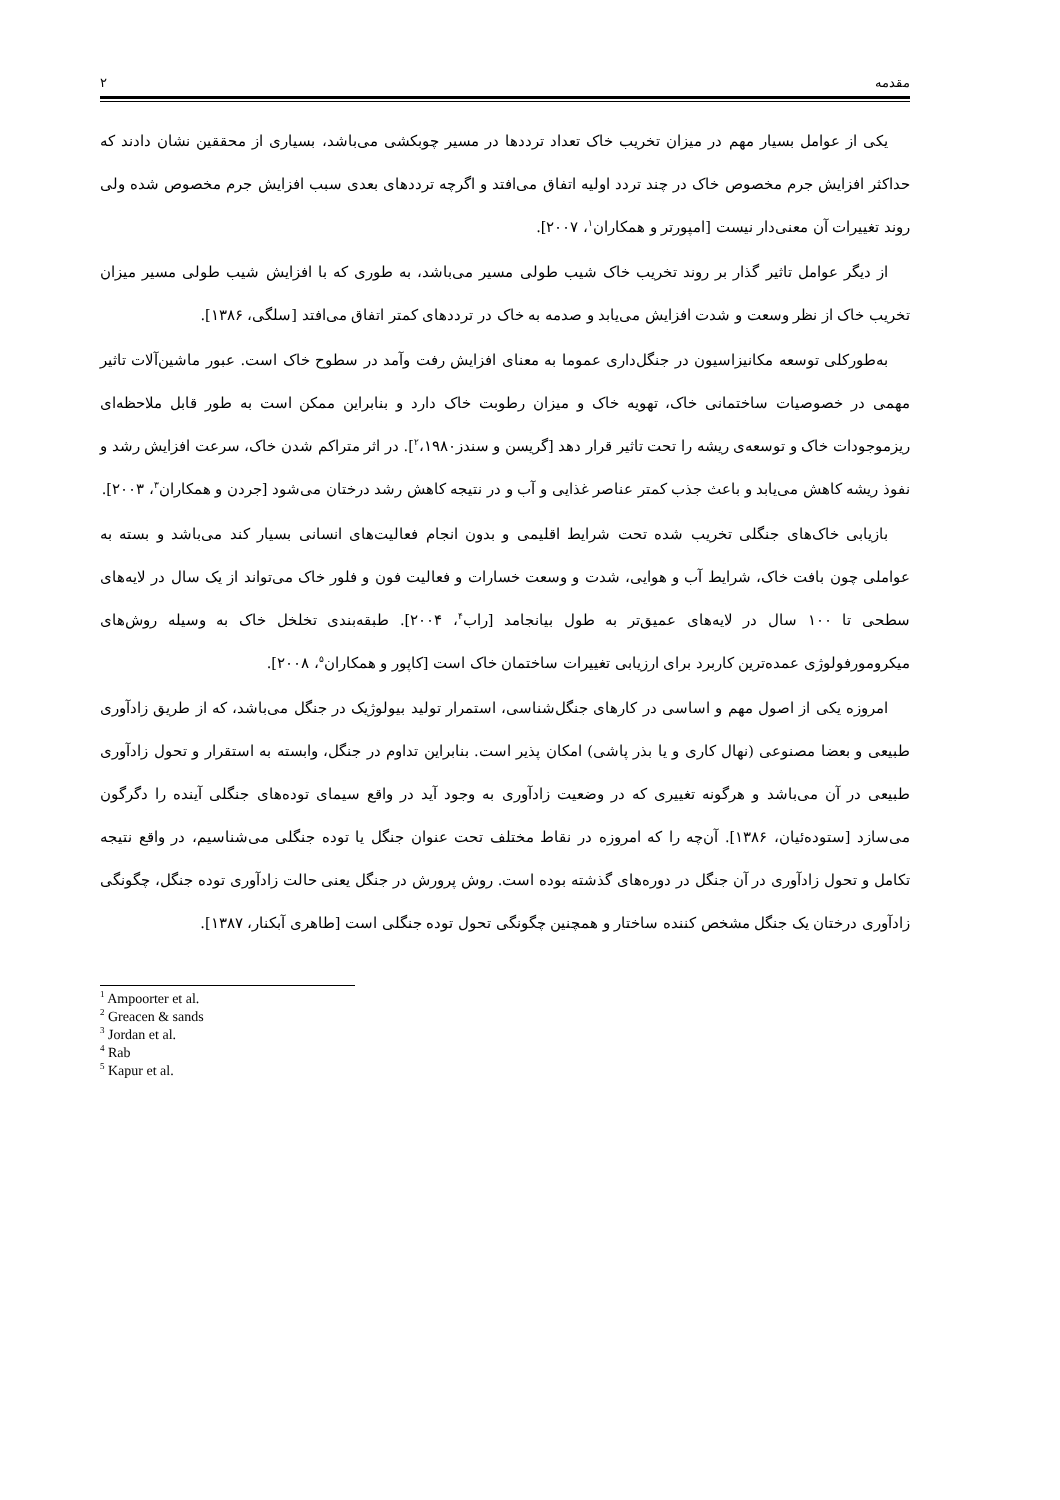مقدمه ۲
یکی از عوامل بسیار مهم در میزان تخریب خاک تعداد ترددها در مسیر چوبکشی می‌باشد، بسیاری از محققین نشان دادند که حداکثر افزایش جرم مخصوص خاک در چند تردد اولیه اتفاق می‌افتد و اگرچه ترددهای بعدی سبب افزایش جرم مخصوص شده ولی روند تغییرات آن معنی‌دار نیست [امپورتر و همکاران<sup>۱</sup>، ۲۰۰۷].
از دیگر عوامل تاثیر گذار بر روند تخریب خاک شیب طولی مسیر می‌باشد، به طوری که با افزایش شیب طولی مسیر میزان تخریب خاک از نظر وسعت و شدت افزایش می‌یابد و صدمه به خاک در ترددهای کمتر اتفاق می‌افتد [سلگی، ۱۳۸۶].
به‌طورکلی توسعه مکانیزاسیون در جنگل‌داری عموما به معنای افزایش رفت وآمد در سطوح خاک است. عبور ماشین‌آلات تاثیر مهمی در خصوصیات ساختمانی خاک، تهویه خاک و میزان رطوبت خاک دارد و بنابراین ممکن است به طور قابل ملاحظه‌ای ریزموجودات خاک و توسعه‌ی ریشه را تحت تاثیر قرار دهد [گریسن و سندز<sup>۲</sup>،۱۹۸۰]. در اثر متراکم شدن خاک، سرعت افزایش رشد و نفوذ ریشه کاهش می‌یابد و باعث جذب کمتر عناصر غذایی و آب و در نتیجه کاهش رشد درختان می‌شود [جردن و همکاران<sup>۳</sup>، ۲۰۰۳].
بازیابی خاک‌های جنگلی تخریب شده تحت شرایط اقلیمی و بدون انجام فعالیت‌های انسانی بسیار کند می‌باشد و بسته به عواملی چون بافت خاک، شرایط آب و هوایی، شدت و وسعت خسارات و فعالیت فون و فلور خاک می‌تواند از یک سال در لایه‌های سطحی تا ۱۰۰ سال در لایه‌های عمیق‌تر به طول بیانجامد [راب<sup>۴</sup>، ۲۰۰۴]. طبقه‌بندی تخلخل خاک به وسیله روش‌های میکرومورفولوژی عمده‌ترین کاربرد برای ارزیابی تغییرات ساختمان خاک است [کاپور و همکاران<sup>۵</sup>، ۲۰۰۸].
امروزه یکی از اصول مهم و اساسی در کارهای جنگل‌شناسی، استمرار تولید بیولوژیک در جنگل می‌باشد، که از طریق زادآوری طبیعی و بعضا مصنوعی (نهال کاری و یا بذر پاشی) امکان پذیر است. بنابراین تداوم در جنگل، وابسته به استقرار و تحول زادآوری طبیعی در آن می‌باشد و هرگونه تغییری که در وضعیت زادآوری به وجود آید در واقع سیمای توده‌های جنگلی آینده را دگرگون می‌سازد [ستوده‌ئیان، ۱۳۸۶]. آن‌چه را که امروزه در نقاط مختلف تحت عنوان جنگل یا توده جنگلی می‌شناسیم، در واقع نتیجه تکامل و تحول زادآوری در آن جنگل در دوره‌های گذشته بوده است. روش پرورش در جنگل یعنی حالت زادآوری توده جنگل، چگونگی زادآوری درختان یک جنگل مشخص کننده ساختار و همچنین چگونگی تحول توده جنگلی است [طاهری آبکنار، ۱۳۸۷].
<sup>1</sup> Ampoorter et al.
<sup>2</sup> Greacen & sands
<sup>3</sup> Jordan et al.
<sup>4</sup> Rab
<sup>5</sup> Kapur et al.